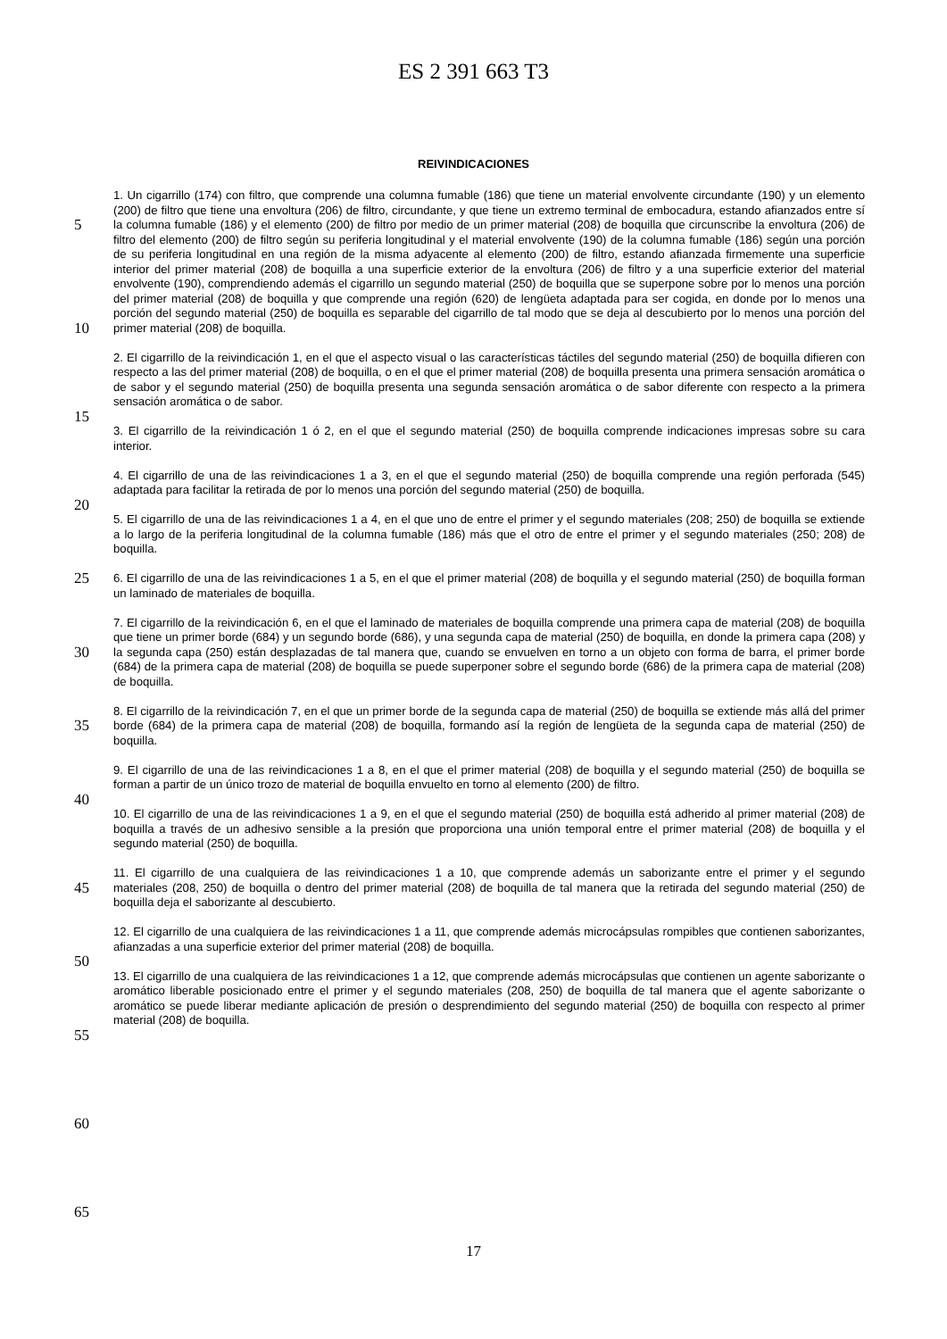ES 2 391 663 T3
REIVINDICACIONES
5
10
15
20
25
30
35
40
45
50
55
60
65
1. Un cigarrillo (174) con filtro, que comprende una columna fumable (186) que tiene un material envolvente circundante (190) y un elemento (200) de filtro que tiene una envoltura (206) de filtro, circundante, y que tiene un extremo terminal de embocadura, estando afianzados entre sí la columna fumable (186) y el elemento (200) de filtro por medio de un primer material (208) de boquilla que circunscribe la envoltura (206) de filtro del elemento (200) de filtro según su periferia longitudinal y el material envolvente (190) de la columna fumable (186) según una porción de su periferia longitudinal en una región de la misma adyacente al elemento (200) de filtro, estando afianzada firmemente una superficie interior del primer material (208) de boquilla a una superficie exterior de la envoltura (206) de filtro y a una superficie exterior del material envolvente (190), comprendiendo además el cigarrillo un segundo material (250) de boquilla que se superpone sobre por lo menos una porción del primer material (208) de boquilla y que comprende una región (620) de lengüeta adaptada para ser cogida, en donde por lo menos una porción del segundo material (250) de boquilla es separable del cigarrillo de tal modo que se deja al descubierto por lo menos una porción del primer material (208) de boquilla.
2. El cigarrillo de la reivindicación 1, en el que el aspecto visual o las características táctiles del segundo material (250) de boquilla difieren con respecto a las del primer material (208) de boquilla, o en el que el primer material (208) de boquilla presenta una primera sensación aromática o de sabor y el segundo material (250) de boquilla presenta una segunda sensación aromática o de sabor diferente con respecto a la primera sensación aromática o de sabor.
3. El cigarrillo de la reivindicación 1 ó 2, en el que el segundo material (250) de boquilla comprende indicaciones impresas sobre su cara interior.
4. El cigarrillo de una de las reivindicaciones 1 a 3, en el que el segundo material (250) de boquilla comprende una región perforada (545) adaptada para facilitar la retirada de por lo menos una porción del segundo material (250) de boquilla.
5. El cigarrillo de una de las reivindicaciones 1 a 4, en el que uno de entre el primer y el segundo materiales (208; 250) de boquilla se extiende a lo largo de la periferia longitudinal de la columna fumable (186) más que el otro de entre el primer y el segundo materiales (250; 208) de boquilla.
6. El cigarrillo de una de las reivindicaciones 1 a 5, en el que el primer material (208) de boquilla y el segundo material (250) de boquilla forman un laminado de materiales de boquilla.
7. El cigarrillo de la reivindicación 6, en el que el laminado de materiales de boquilla comprende una primera capa de material (208) de boquilla que tiene un primer borde (684) y un segundo borde (686), y una segunda capa de material (250) de boquilla, en donde la primera capa (208) y la segunda capa (250) están desplazadas de tal manera que, cuando se envuelven en torno a un objeto con forma de barra, el primer borde (684) de la primera capa de material (208) de boquilla se puede superponer sobre el segundo borde (686) de la primera capa de material (208) de boquilla.
8. El cigarrillo de la reivindicación 7, en el que un primer borde de la segunda capa de material (250) de boquilla se extiende más allá del primer borde (684) de la primera capa de material (208) de boquilla, formando así la región de lengüeta de la segunda capa de material (250) de boquilla.
9. El cigarrillo de una de las reivindicaciones 1 a 8, en el que el primer material (208) de boquilla y el segundo material (250) de boquilla se forman a partir de un único trozo de material de boquilla envuelto en torno al elemento (200) de filtro.
10. El cigarrillo de una de las reivindicaciones 1 a 9, en el que el segundo material (250) de boquilla está adherido al primer material (208) de boquilla a través de un adhesivo sensible a la presión que proporciona una unión temporal entre el primer material (208) de boquilla y el segundo material (250) de boquilla.
11. El cigarrillo de una cualquiera de las reivindicaciones 1 a 10, que comprende además un saborizante entre el primer y el segundo materiales (208, 250) de boquilla o dentro del primer material (208) de boquilla de tal manera que la retirada del segundo material (250) de boquilla deja el saborizante al descubierto.
12. El cigarrillo de una cualquiera de las reivindicaciones 1 a 11, que comprende además microcápsulas rompibles que contienen saborizantes, afianzadas a una superficie exterior del primer material (208) de boquilla.
13. El cigarrillo de una cualquiera de las reivindicaciones 1 a 12, que comprende además microcápsulas que contienen un agente saborizante o aromático liberable posicionado entre el primer y el segundo materiales (208, 250) de boquilla de tal manera que el agente saborizante o aromático se puede liberar mediante aplicación de presión o desprendimiento del segundo material (250) de boquilla con respecto al primer material (208) de boquilla.
17